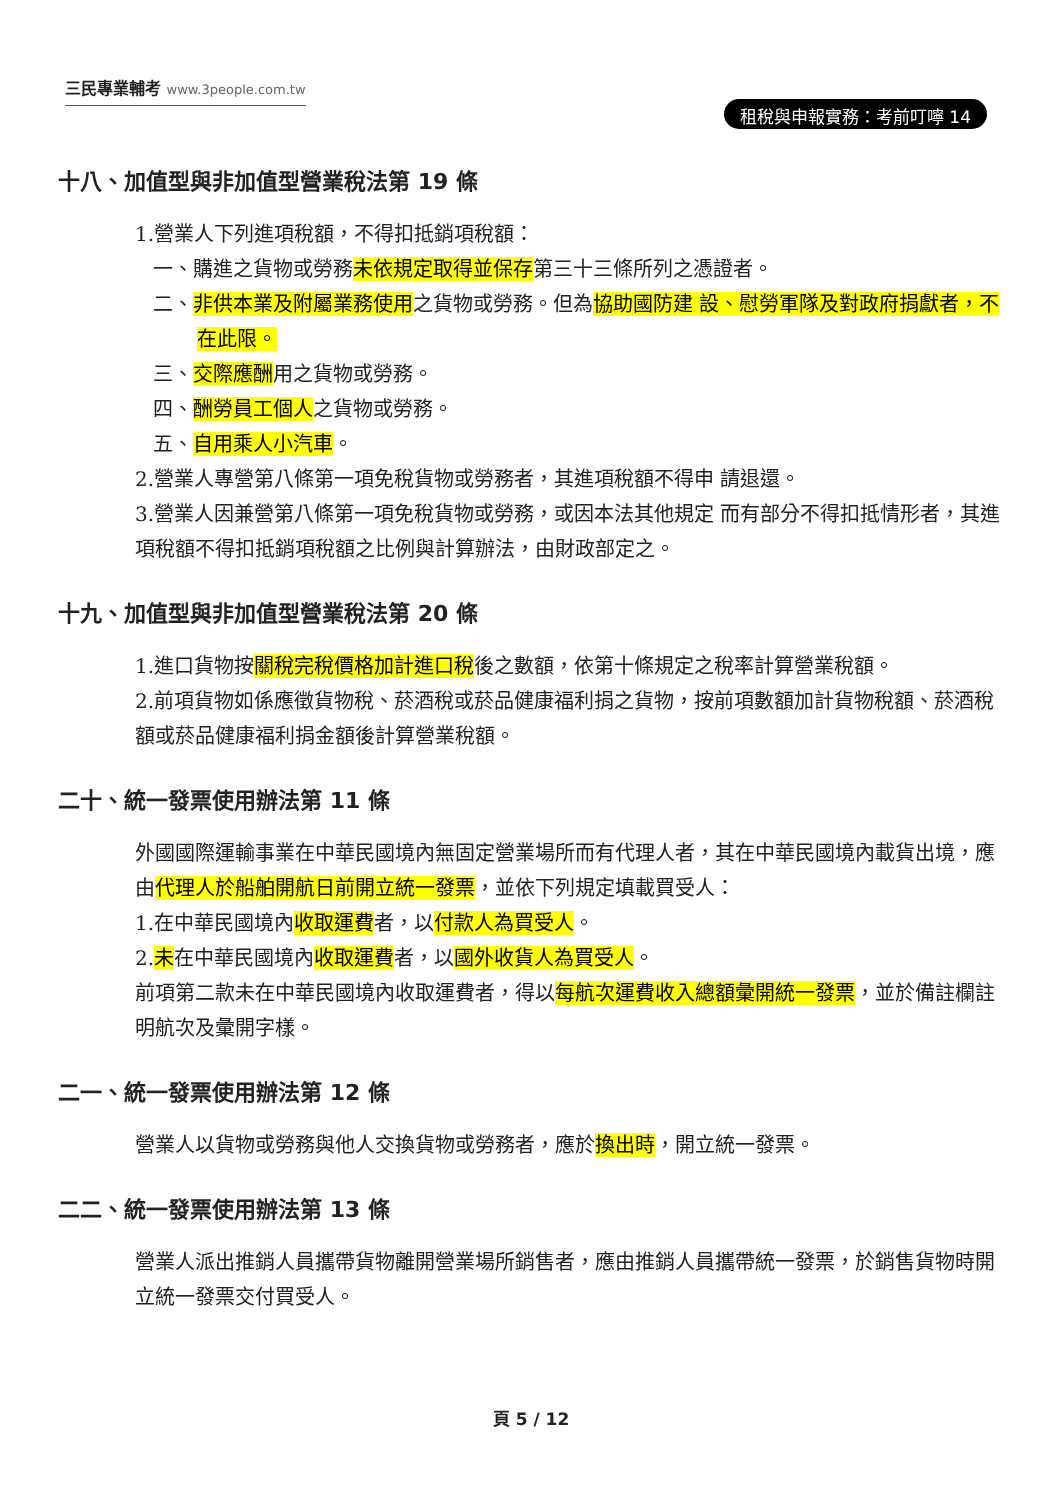三民專業輔考 www.3people.com.tw
租稅與申報實務：考前叮嚀 14
十八、加值型與非加值型營業稅法第 19 條
1.營業人下列進項稅額，不得扣抵銷項稅額：
一、購進之貨物或勞務未依規定取得並保存第三十三條所列之憑證者。
二、非供本業及附屬業務使用之貨物或勞務。但為協助國防建 設、慰勞軍隊及對政府捐獻者，不在此限。
三、交際應酬用之貨物或勞務。
四、酬勞員工個人之貨物或勞務。
五、自用乘人小汽車。
2.營業人專營第八條第一項免稅貨物或勞務者，其進項稅額不得申 請退還。
3.營業人因兼營第八條第一項免稅貨物或勞務，或因本法其他規定 而有部分不得扣抵情形者，其進項稅額不得扣抵銷項稅額之比例與計算辦法，由財政部定之。
十九、加值型與非加值型營業稅法第 20 條
1.進口貨物按關稅完稅價格加計進口稅後之數額，依第十條規定之稅率計算營業稅額。
2.前項貨物如係應徵貨物稅、菸酒稅或菸品健康福利捐之貨物，按前項數額加計貨物稅額、菸酒稅額或菸品健康福利捐金額後計算營業稅額。
二十、統一發票使用辦法第 11 條
外國國際運輸事業在中華民國境內無固定營業場所而有代理人者，其在中華民國境內載貨出境，應由代理人於船舶開航日前開立統一發票，並依下列規定填載買受人：
1.在中華民國境內收取運費者，以付款人為買受人。
2.未在中華民國境內收取運費者，以國外收貨人為買受人。
前項第二款未在中華民國境內收取運費者，得以每航次運費收入總額彙開統一發票，並於備註欄註明航次及彙開字樣。
二一、統一發票使用辦法第 12 條
營業人以貨物或勞務與他人交換貨物或勞務者，應於換出時，開立統一發票。
二二、統一發票使用辦法第 13 條
營業人派出推銷人員攜帶貨物離開營業場所銷售者，應由推銷人員攜帶統一發票，於銷售貨物時開立統一發票交付買受人。
頁 5 / 12